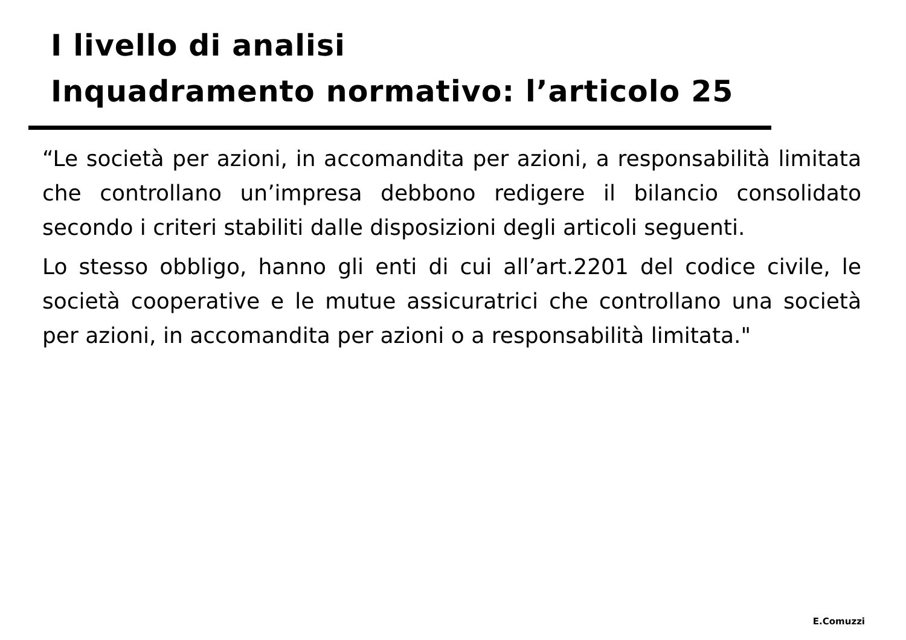I livello di analisi
Inquadramento normativo: l’articolo 25
“Le società per azioni, in accomandita per azioni, a responsabilità limitata che controllano un’impresa debbono redigere il bilancio consolidato secondo i criteri stabiliti dalle disposizioni degli articoli seguenti.
Lo stesso obbligo, hanno gli enti di cui all’art.2201 del codice civile, le società cooperative e le mutue assicuratrici che controllano una società per azioni, in accomandita per azioni o a responsabilità limitata."
E.Comuzzi